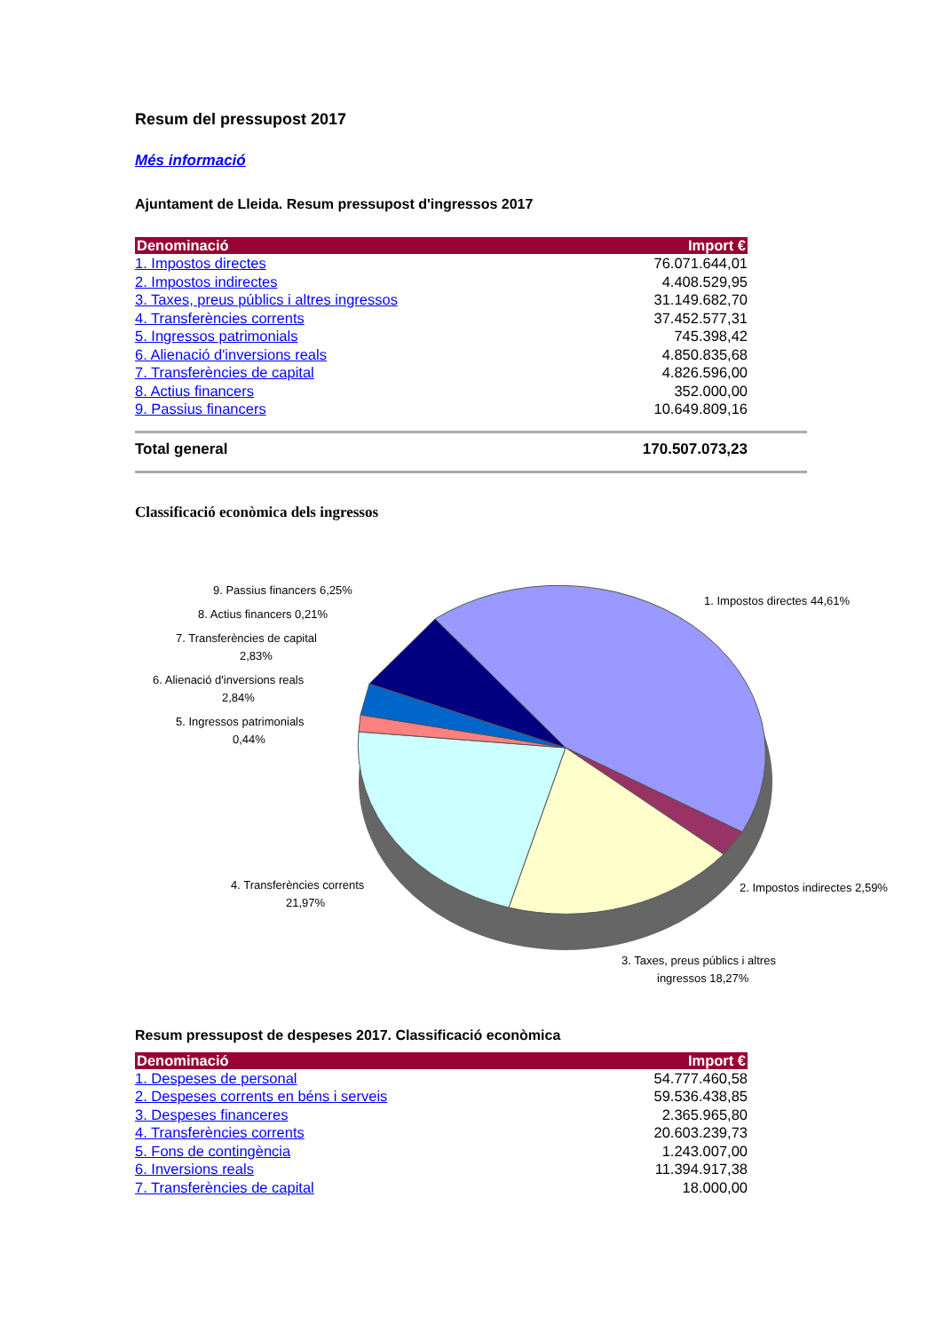Resum del pressupost 2017
Més informació
Ajuntament de Lleida. Resum pressupost d'ingressos 2017
| Denominació | Import € |
| --- | --- |
| 1. Impostos directes | 76.071.644,01 |
| 2. Impostos indirectes | 4.408.529,95 |
| 3. Taxes, preus públics i altres ingressos | 31.149.682,70 |
| 4. Transferències corrents | 37.452.577,31 |
| 5. Ingressos patrimonials | 745.398,42 |
| 6. Alienació d'inversions reals | 4.850.835,68 |
| 7. Transferències de capital | 4.826.596,00 |
| 8. Actius financers | 352.000,00 |
| 9. Passius financers | 10.649.809,16 |
Total general 170.507.073,23
Classificació econòmica dels ingressos
9. Passius financers 6,25%
8. Actius financers 0,21%
7. Transferències de capital
2,83%
6. Alienació d'inversions reals
2,84%
5. Ingressos patrimonials
0,44%
1. Impostos directes 44,61%
2. Impostos indirectes 2,59%
4. Transferències corrents
21,97%
3. Taxes, preus públics i altres
ingressos 18,27%
Resum pressupost de despeses 2017. Classificació econòmica
| Denominació | Import € |
| --- | --- |
| 1. Despeses de personal | 54.777.460,58 |
| 2. Despeses corrents en béns i serveis | 59.536.438,85 |
| 3. Despeses financeres | 2.365.965,80 |
| 4. Transferències corrents | 20.603.239,73 |
| 5. Fons de contingència | 1.243.007,00 |
| 6. Inversions reals | 11.394.917,38 |
| 7. Transferències de capital | 18.000,00 |